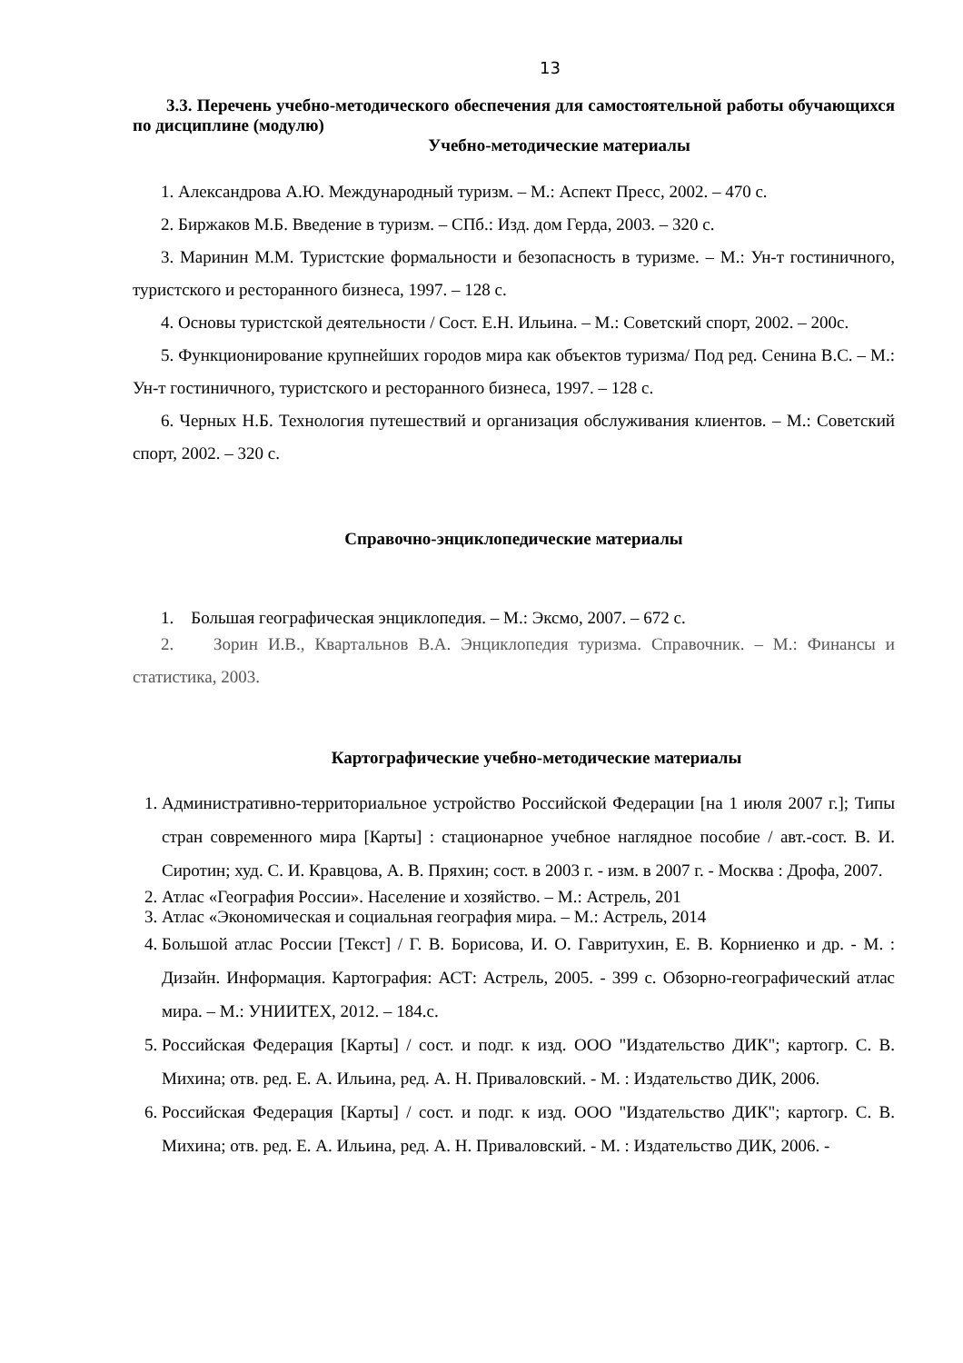13
3.3. Перечень учебно-методического обеспечения для самостоятельной работы обучающихся по дисциплине (модулю)
Учебно-методические материалы
1. Александрова А.Ю. Международный туризм. – М.: Аспект Пресс, 2002. – 470 с.
2. Биржаков М.Б. Введение в туризм. – СПб.: Изд. дом Герда, 2003. – 320 с.
3. Маринин М.М. Туристские формальности и безопасность в туризме. – М.: Ун-т гостиничного, туристского и ресторанного бизнеса, 1997. – 128 с.
4. Основы туристской деятельности / Сост. Е.Н. Ильина. – М.: Советский спорт, 2002. – 200с.
5. Функционирование крупнейших городов мира как объектов туризма/ Под ред. Сенина В.С. – М.: Ун-т гостиничного, туристского и ресторанного бизнеса, 1997. – 128 с.
6. Черных Н.Б. Технология путешествий и организация обслуживания клиентов. – М.: Советский спорт, 2002. – 320 с.
Справочно-энциклопедические материалы
1. Большая географическая энциклопедия. – М.: Эксмо, 2007. – 672 с.
2. Зорин И.В., Квартальнов В.А. Энциклопедия туризма. Справочник. – М.: Финансы и статистика, 2003.
Картографические учебно-методические материалы
1. Административно-территориальное устройство Российской Федерации [на 1 июля 2007 г.]; Типы стран современного мира [Карты] : стационарное учебное наглядное пособие / авт.-сост. В. И. Сиротин; худ. С. И. Кравцова, А. В. Пряхин; сост. в 2003 г. - изм. в 2007 г. - Москва : Дрофа, 2007.
2. Атлас «География России». Население и хозяйство. – М.: Астрель, 201
3. Атлас «Экономическая и социальная география мира. – М.: Астрель, 2014
4. Большой атлас России [Текст] / Г. В. Борисова, И. О. Гавритухин, Е. В. Корниенко и др. - М. : Дизайн. Информация. Картография: АСТ: Астрель, 2005. - 399 с. Обзорно-географический атлас мира. – М.: УНИИТЕХ, 2012. – 184.с.
5. Российская Федерация [Карты] / сост. и подг. к изд. ООО "Издательство ДИК"; картогр. С. В. Михина; отв. ред. Е. А. Ильина, ред. А. Н. Приваловский. - М. : Издательство ДИК, 2006.
6. Российская Федерация [Карты] / сост. и подг. к изд. ООО "Издательство ДИК"; картогр. С. В. Михина; отв. ред. Е. А. Ильина, ред. А. Н. Приваловский. - М. : Издательство ДИК, 2006. -